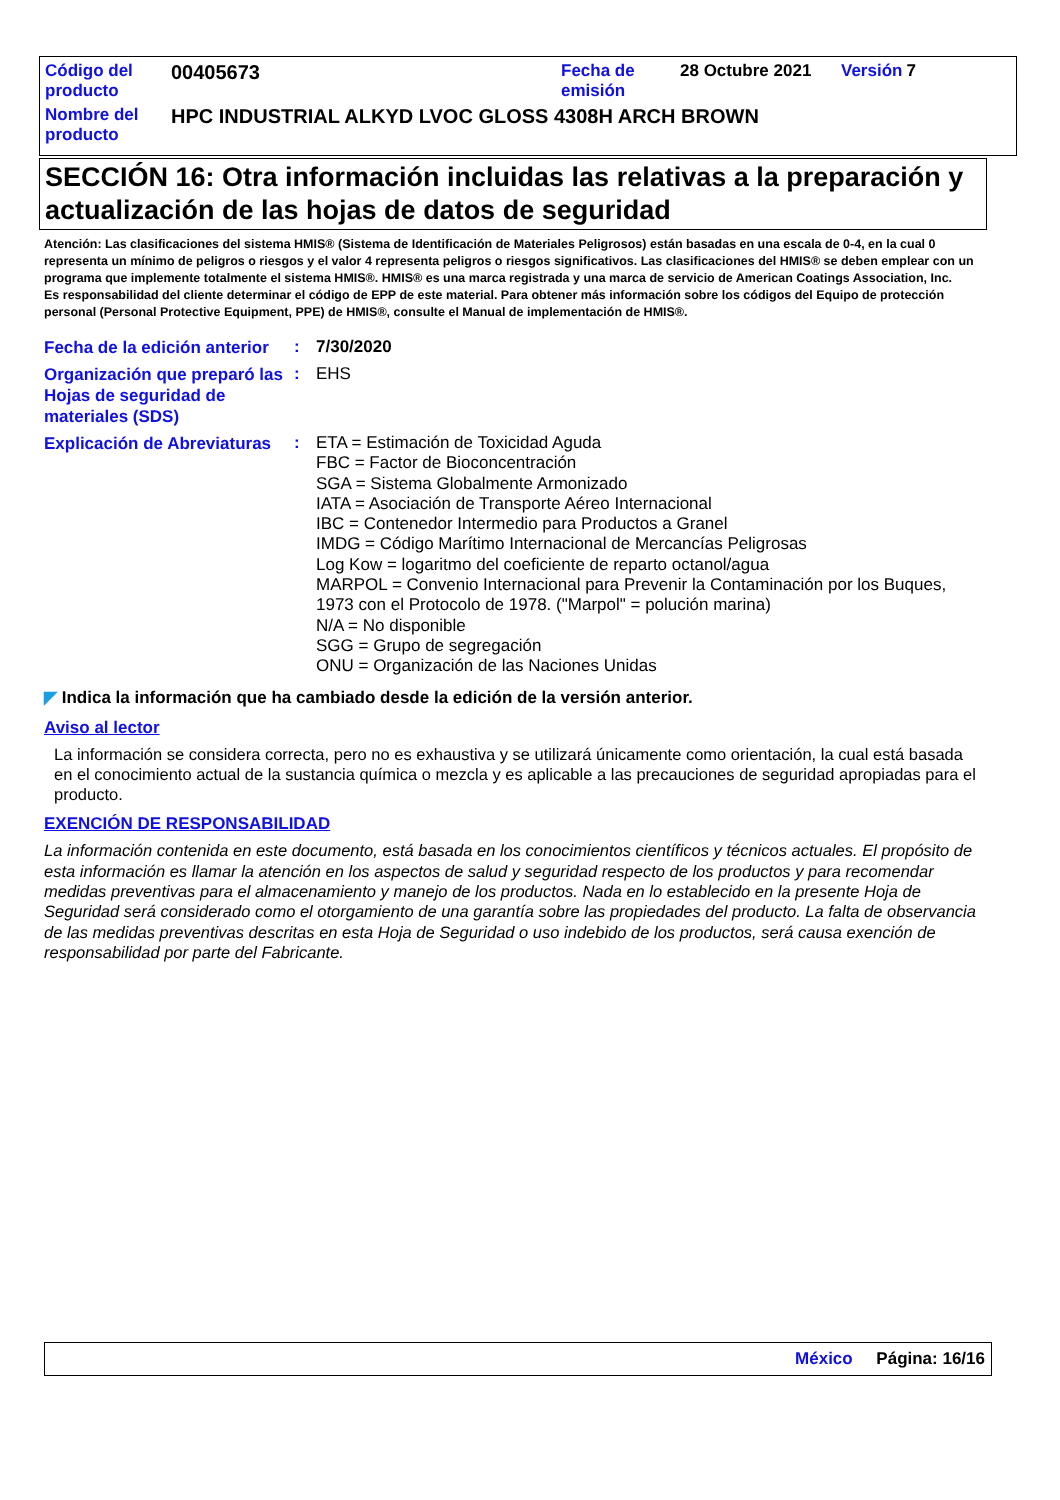| Código del producto | 00405673 | Fecha de emisión | 28 Octubre 2021 | Versión | 7 |
| Nombre del producto | HPC INDUSTRIAL ALKYD LVOC GLOSS 4308H ARCH BROWN | | | | |
SECCIÓN 16: Otra información incluidas las relativas a la preparación y actualización de las hojas de datos de seguridad
Atención: Las clasificaciones del sistema HMIS® (Sistema de Identificación de Materiales Peligrosos) están basadas en una escala de 0-4, en la cual 0 representa un mínimo de peligros o riesgos y el valor 4 representa peligros o riesgos significativos. Las clasificaciones del HMIS® se deben emplear con un programa que implemente totalmente el sistema HMIS®. HMIS® es una marca registrada y una marca de servicio de American Coatings Association, Inc.
Es responsabilidad del cliente determinar el código de EPP de este material. Para obtener más información sobre los códigos del Equipo de protección personal (Personal Protective Equipment, PPE) de HMIS®, consulte el Manual de implementación de HMIS®.
| Fecha de la edición anterior | : | 7/30/2020 |
| Organización que preparó las Hojas de seguridad de materiales (SDS) | : | EHS |
| Explicación de Abreviaturas | : | ETA = Estimación de Toxicidad Aguda FBC = Factor de Bioconcentración SGA = Sistema Globalmente Armonizado IATA = Asociación de Transporte Aéreo Internacional IBC = Contenedor Intermedio para Productos a Granel IMDG = Código Marítimo Internacional de Mercancías Peligrosas Log Kow = logaritmo del coeficiente de reparto octanol/agua MARPOL = Convenio Internacional para Prevenir la Contaminación por los Buques, 1973 con el Protocolo de 1978. ("Marpol" = polución marina) N/A = No disponible SGG = Grupo de segregación ONU = Organización de las Naciones Unidas |
◤ Indica la información que ha cambiado desde la edición de la versión anterior.
Aviso al lector
La información se considera correcta, pero no es exhaustiva y se utilizará únicamente como orientación, la cual está basada en el conocimiento actual de la sustancia química o mezcla y es aplicable a las precauciones de seguridad apropiadas para el producto.
EXENCIÓN DE RESPONSABILIDAD
La información contenida en este documento, está basada en los conocimientos científicos y técnicos actuales. El propósito de esta información es llamar la atención en los aspectos de salud y seguridad respecto de los productos y para recomendar medidas preventivas para el almacenamiento y manejo de los productos. Nada en lo establecido en la presente Hoja de Seguridad será considerado como el otorgamiento de una garantía sobre las propiedades del producto. La falta de observancia de las medidas preventivas descritas en esta Hoja de Seguridad o uso indebido de los productos, será causa exención de responsabilidad por parte del Fabricante.
México Página: 16/16